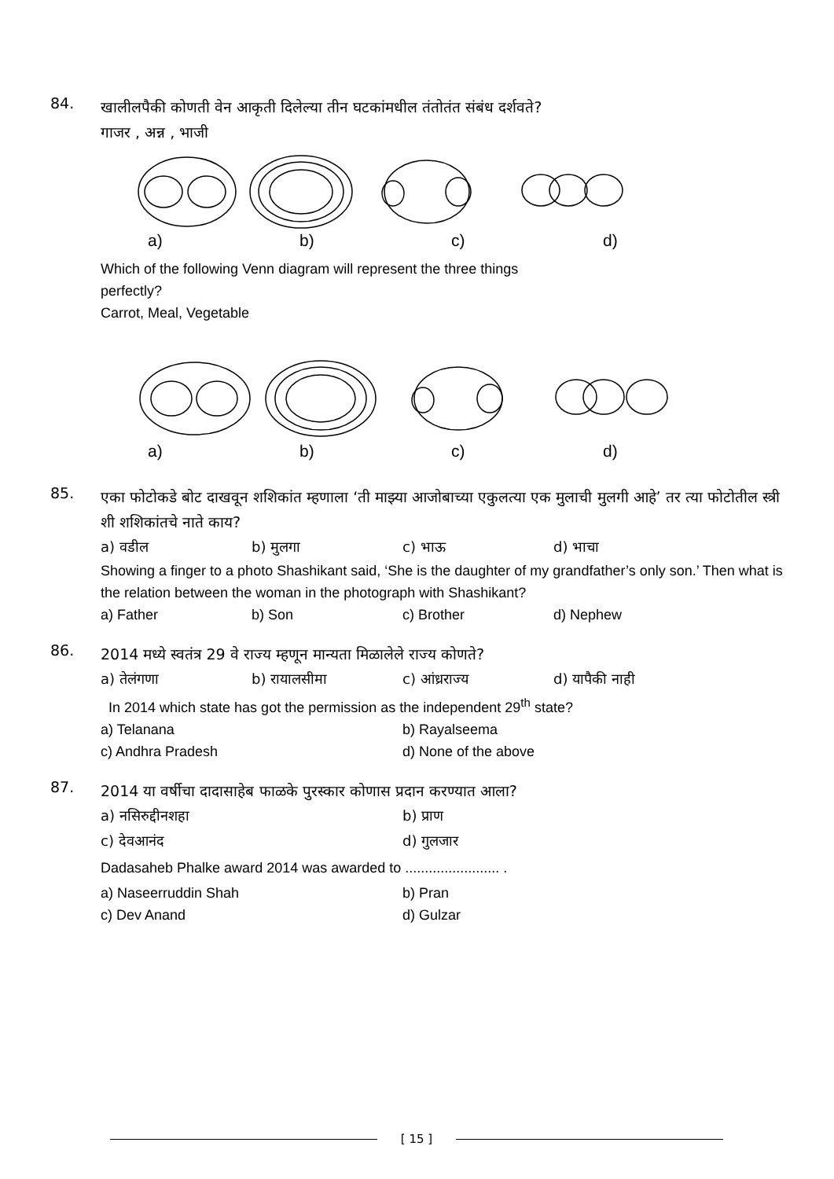84.
खालीलपैकी कोणती वेन आकृती दिलेल्या तीन घटकांमधील तंतोतंत संबंध दर्शवते?
गाजर , अन्न , भाजी
a) b) c) d)
Which of the following Venn diagram will represent the three things
perfectly?
Carrot, Meal, Vegetable
a) b) c) d)
85.
एका फोटोकडे बोट दाखवून शशिकांत म्हणाला ‘ती माझ्या आजोबाच्या एकुलत्या एक मुलाची मुलगी आहे’ तर त्या फोटोतील स्त्री शी शशिकांतचे नाते काय?
a) वडील b) मुलगा c) भाऊ d) भाचा
Showing a finger to a photo Shashikant said, ‘She is the daughter of my grandfather’s only son.’ Then what is the relation between the woman in the photograph with Shashikant?
a) Father b) Son c) Brother d) Nephew
86.
2014 मध्ये स्वतंत्र 29 वे राज्य म्हणून मान्यता मिळालेले राज्य कोणते?
a) तेलंगणा b) रायालसीमा c) आंध्रराज्य d) यापैकी नाही
In 2014 which state has got the permission as the independent 29<sup>th</sup> state?
a) Telanana b) Rayalseema
c) Andhra Pradesh d) None of the above
87.
2014 या वर्षीचा दादासाहेब फाळके पुरस्कार कोणास प्रदान करण्यात आला?
a) नसिरुद्दीनशहा b) प्राण
c) देवआनंद d) गुलजार
Dadasaheb Phalke award 2014 was awarded to ........................ .
a) Naseerruddin Shah b) Pran
c) Dev Anand d) Gulzar
[ 15 ]